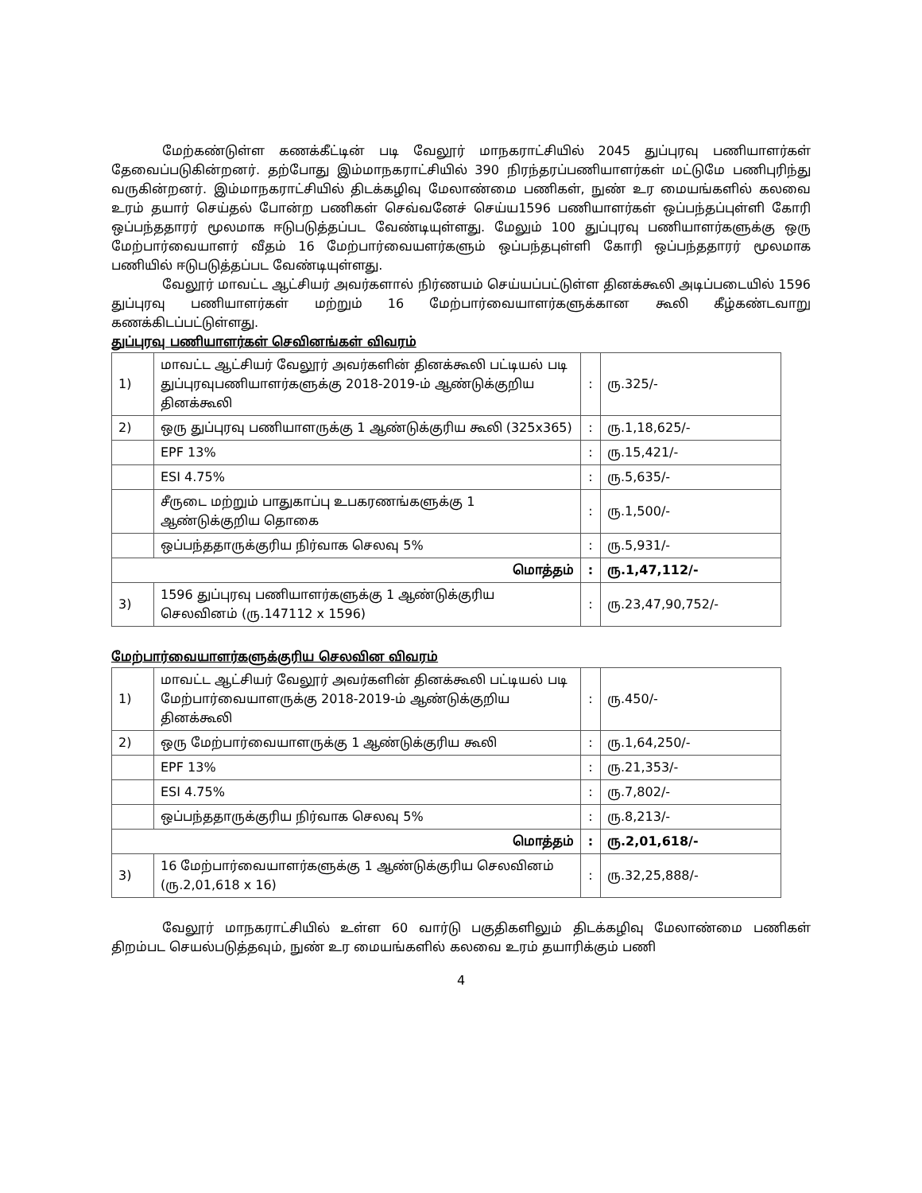மேற்கண்டுள்ள கணக்கீட்டின் படி வேலூர் மாநகராட்சியில் 2045 துப்புரவு பணியாளர்கள் தேவைப்படுகின்றனர். தற்போது இம்மாநகராட்சியில் 390 நிரந்தரப்பணியாளர்கள் மட்டுமே பணிபுரிந்து வருகின்றனர். இம்மாநகராட்சியில் திடக்கழிவு மேலாண்மை பணிகள், நுண் உர மையங்களில் கலவை உரம் தயார் செய்தல் போன்ற பணிகள் செவ்வனேச் செய்ய1596 பணியாளர்கள் ஒப்பந்தப்புள்ளி கோரி ஒப்பந்ததாரர் மூலமாக ஈடுபடுத்தப்பட வேண்டியுள்ளது. மேலும் 100 துப்புரவு பணியாளர்களுக்கு ஒரு மேற்பார்வையாளர் வீதம் 16 மேற்பார்வையளர்களும் ஒப்பந்தபுள்ளி கோரி ஒப்பந்ததாரர் மூலமாக பணியில் ஈடுபடுத்தப்பட வேண்டியுள்ளது.
வேலூர் மாவட்ட ஆட்சியர் அவர்களால் நிர்ணயம் செய்யப்பட்டுள்ள தினக்கூலி அடிப்படையில் 1596 துப்புரவு பணியாளர்கள் மற்றும் 16 மேற்பார்வையாளர்களுக்கான கூலி கீழ்கண்டவாறு கணக்கிடப்பட்டுள்ளது.
துப்புரவு பணியாளர்கள் செவினங்கள் விவரம்
| 1) | மாவட்ட ஆட்சியர் வேலூர் அவர்களின் தினக்கூலி பட்டியல் படி துப்புரவுபணியாளர்களுக்கு 2018-2019-ம் ஆண்டுக்குறிய தினக்கூலி | : | ரு.325/- |
| 2) | ஒரு துப்புரவு பணியாளருக்கு 1 ஆண்டுக்குரிய கூலி (325x365) | : | ரு.1,18,625/- |
| | EPF 13% | : | ரு.15,421/- |
| | ESI 4.75% | : | ரு.5,635/- |
| | சீருடை மற்றும் பாதுகாப்பு உபகரணங்களுக்கு 1 ஆண்டுக்குறிய தொகை | : | ரு.1,500/- |
| | ஒப்பந்ததாருக்குரிய நிர்வாக செலவு 5% | : | ரு.5,931/- |
| மொத்தம் | | : | ரு.1,47,112/- |
| 3) | 1596 துப்புரவு பணியாளர்களுக்கு 1 ஆண்டுக்குரிய செலவினம் (ரு.147112 x 1596) | : | ரு.23,47,90,752/- |
மேற்பார்வையாளர்களுக்குரிய செலவின விவரம்
| 1) | மாவட்ட ஆட்சியர் வேலூர் அவர்களின் தினக்கூலி பட்டியல் படி மேற்பார்வையாளருக்கு 2018-2019-ம் ஆண்டுக்குறிய தினக்கூலி | : | ரு.450/- |
| 2) | ஒரு மேற்பார்வையாளருக்கு 1 ஆண்டுக்குரிய கூலி | : | ரு.1,64,250/- |
| | EPF 13% | : | ரு.21,353/- |
| | ESI 4.75% | : | ரு.7,802/- |
| | ஒப்பந்ததாருக்குரிய நிர்வாக செலவு 5% | : | ரு.8,213/- |
| மொத்தம் | | : | ரு.2,01,618/- |
| 3) | 16 மேற்பார்வையாளர்களுக்கு 1 ஆண்டுக்குரிய செலவினம் (ரு.2,01,618 x 16) | : | ரு.32,25,888/- |
வேலூர் மாநகராட்சியில் உள்ள 60 வார்டு பகுதிகளிலும் திடக்கழிவு மேலாண்மை பணிகள் திறம்பட செயல்படுத்தவும், நுண் உர மையங்களில் கலவை உரம் தயாரிக்கும் பணி
4